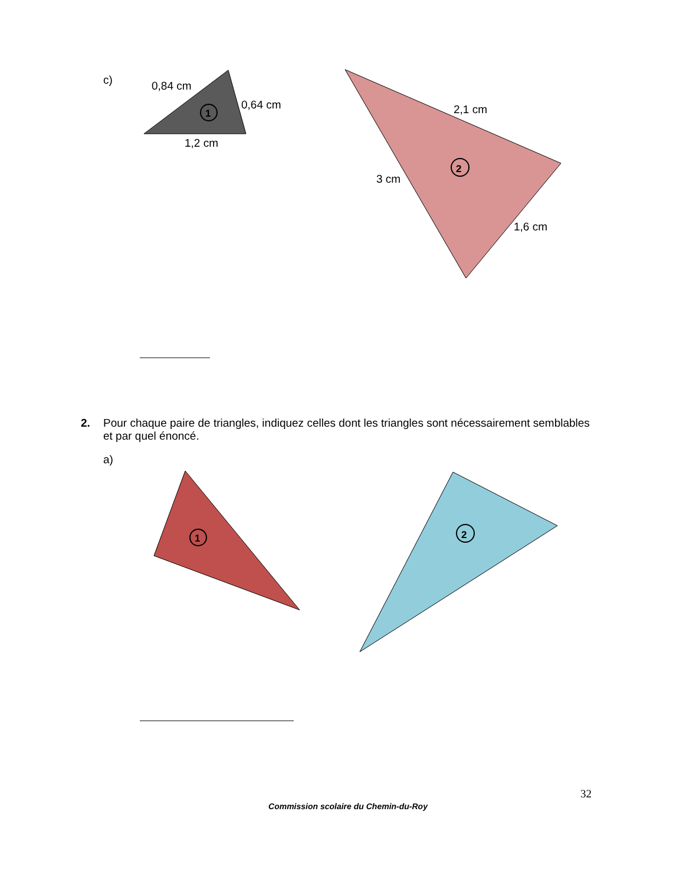c)
1
0,84 cm
0,64 cm
1,2 cm
2
2,1 cm
3 cm
1,6 cm
2. Pour chaque paire de triangles, indiquez celles dont les triangles sont nécessairement semblables et par quel énoncé.
a)
1
2
32
Commission scolaire du Chemin-du-Roy